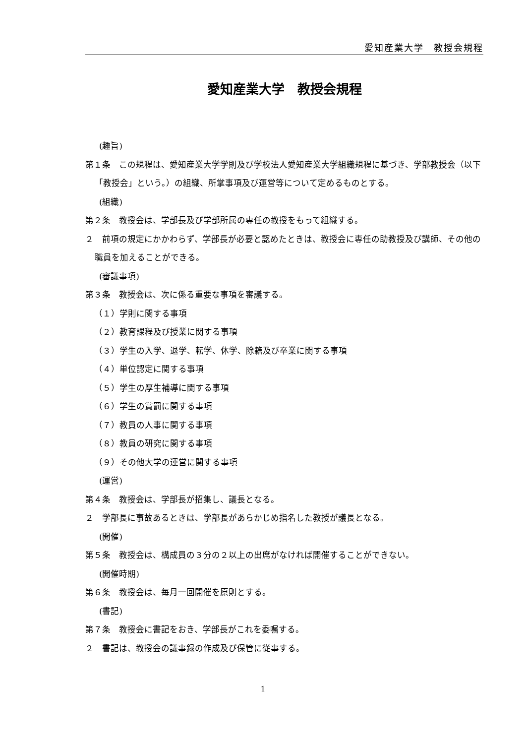愛知産業大学　教授会規程
愛知産業大学　教授会規程
(趣旨)
第１条　この規程は、愛知産業大学学則及び学校法人愛知産業大学組織規程に基づき、学部教授会（以下「教授会」という。）の組織、所掌事項及び運営等について定めるものとする。
(組織)
第２条　教授会は、学部長及び学部所属の専任の教授をもって組織する。
２　前項の規定にかかわらず、学部長が必要と認めたときは、教授会に専任の助教授及び講師、その他の職員を加えることができる。
(審議事項)
第３条　教授会は、次に係る重要な事項を審議する。
（１）学則に関する事項
（２）教育課程及び授業に関する事項
（３）学生の入学、退学、転学、休学、除籍及び卒業に関する事項
（４）単位認定に関する事項
（５）学生の厚生補導に関する事項
（６）学生の賞罰に関する事項
（７）教員の人事に関する事項
（８）教員の研究に関する事項
（９）その他大学の運営に関する事項
(運営)
第４条　教授会は、学部長が招集し、議長となる。
２　学部長に事故あるときは、学部長があらかじめ指名した教授が議長となる。
(開催)
第５条　教授会は、構成員の３分の２以上の出席がなければ開催することができない。
(開催時期)
第６条　教授会は、毎月一回開催を原則とする。
(書記)
第７条　教授会に書記をおき、学部長がこれを委嘱する。
２　書記は、教授会の議事録の作成及び保管に従事する。
1